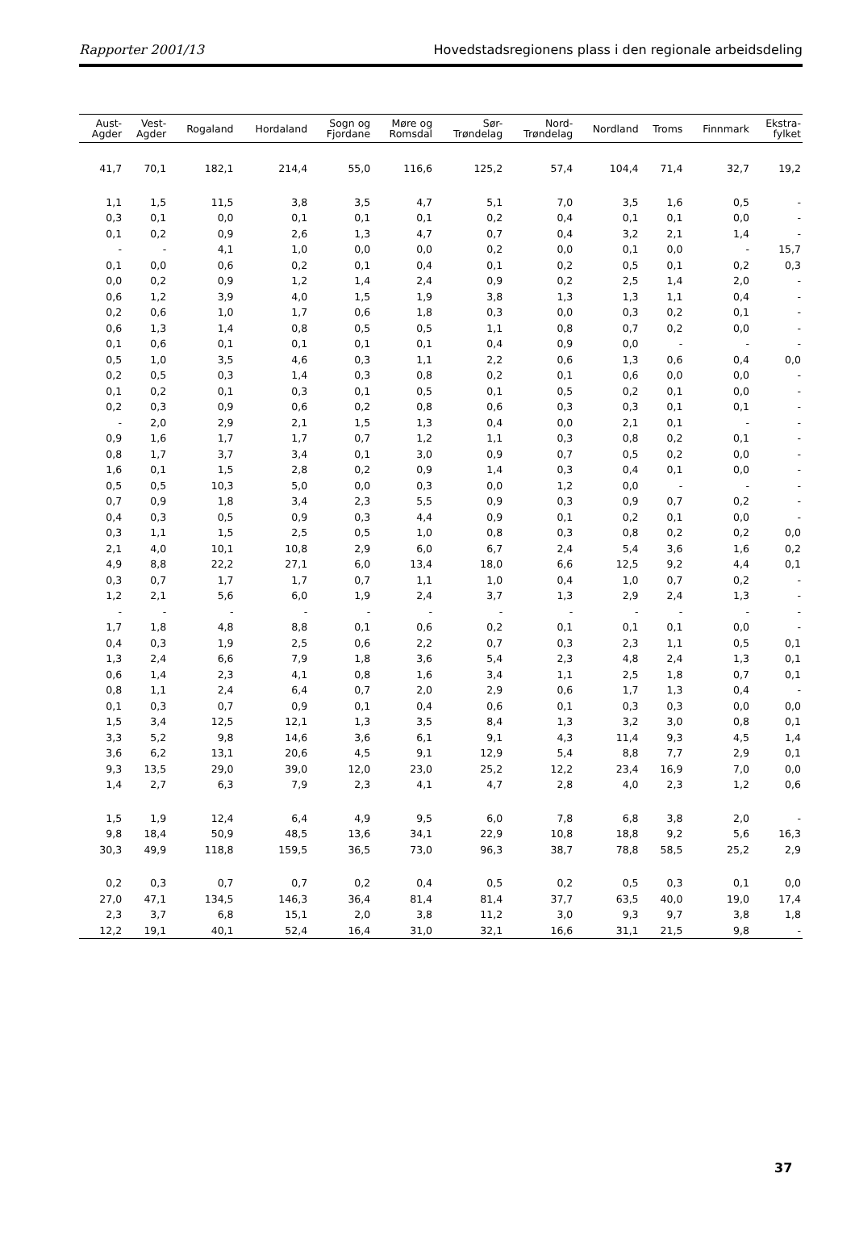Rapporter 2001/13 Hovedstadsregionens plass i den regionale arbeidsdeling
| Aust- Agder | Vest- Agder | Rogaland | Hordaland | Sogn og Fjordane | Møre og Romsdal | Sør- Trøndelag | Nord- Trøndelag | Nordland | Troms | Finnmark | Ekstra- fylket |
| --- | --- | --- | --- | --- | --- | --- | --- | --- | --- | --- | --- |
| 41,7 | 70,1 | 182,1 | 214,4 | 55,0 | 116,6 | 125,2 | 57,4 | 104,4 | 71,4 | 32,7 | 19,2 |
| 1,1 | 1,5 | 11,5 | 3,8 | 3,5 | 4,7 | 5,1 | 7,0 | 3,5 | 1,6 | 0,5 | - |
| 0,3 | 0,1 | 0,0 | 0,1 | 0,1 | 0,1 | 0,2 | 0,4 | 0,1 | 0,1 | 0,0 | - |
| 0,1 | 0,2 | 0,9 | 2,6 | 1,3 | 4,7 | 0,7 | 0,4 | 3,2 | 2,1 | 1,4 | - |
| - | - | 4,1 | 1,0 | 0,0 | 0,0 | 0,2 | 0,0 | 0,1 | 0,0 | - | 15,7 |
| 0,1 | 0,0 | 0,6 | 0,2 | 0,1 | 0,4 | 0,1 | 0,2 | 0,5 | 0,1 | 0,2 | 0,3 |
| 0,0 | 0,2 | 0,9 | 1,2 | 1,4 | 2,4 | 0,9 | 0,2 | 2,5 | 1,4 | 2,0 | - |
| 0,6 | 1,2 | 3,9 | 4,0 | 1,5 | 1,9 | 3,8 | 1,3 | 1,3 | 1,1 | 0,4 | - |
| 0,2 | 0,6 | 1,0 | 1,7 | 0,6 | 1,8 | 0,3 | 0,0 | 0,3 | 0,2 | 0,1 | - |
| 0,6 | 1,3 | 1,4 | 0,8 | 0,5 | 0,5 | 1,1 | 0,8 | 0,7 | 0,2 | 0,0 | - |
| 0,1 | 0,6 | 0,1 | 0,1 | 0,1 | 0,1 | 0,4 | 0,9 | 0,0 | - | - | - |
| 0,5 | 1,0 | 3,5 | 4,6 | 0,3 | 1,1 | 2,2 | 0,6 | 1,3 | 0,6 | 0,4 | 0,0 |
| 0,2 | 0,5 | 0,3 | 1,4 | 0,3 | 0,8 | 0,2 | 0,1 | 0,6 | 0,0 | 0,0 | - |
| 0,1 | 0,2 | 0,1 | 0,3 | 0,1 | 0,5 | 0,1 | 0,5 | 0,2 | 0,1 | 0,0 | - |
| 0,2 | 0,3 | 0,9 | 0,6 | 0,2 | 0,8 | 0,6 | 0,3 | 0,3 | 0,1 | 0,1 | - |
| - | 2,0 | 2,9 | 2,1 | 1,5 | 1,3 | 0,4 | 0,0 | 2,1 | 0,1 | - | - |
| 0,9 | 1,6 | 1,7 | 1,7 | 0,7 | 1,2 | 1,1 | 0,3 | 0,8 | 0,2 | 0,1 | - |
| 0,8 | 1,7 | 3,7 | 3,4 | 0,1 | 3,0 | 0,9 | 0,7 | 0,5 | 0,2 | 0,0 | - |
| 1,6 | 0,1 | 1,5 | 2,8 | 0,2 | 0,9 | 1,4 | 0,3 | 0,4 | 0,1 | 0,0 | - |
| 0,5 | 0,5 | 10,3 | 5,0 | 0,0 | 0,3 | 0,0 | 1,2 | 0,0 | - | - | - |
| 0,7 | 0,9 | 1,8 | 3,4 | 2,3 | 5,5 | 0,9 | 0,3 | 0,9 | 0,7 | 0,2 | - |
| 0,4 | 0,3 | 0,5 | 0,9 | 0,3 | 4,4 | 0,9 | 0,1 | 0,2 | 0,1 | 0,0 | - |
| 0,3 | 1,1 | 1,5 | 2,5 | 0,5 | 1,0 | 0,8 | 0,3 | 0,8 | 0,2 | 0,2 | 0,0 |
| 2,1 | 4,0 | 10,1 | 10,8 | 2,9 | 6,0 | 6,7 | 2,4 | 5,4 | 3,6 | 1,6 | 0,2 |
| 4,9 | 8,8 | 22,2 | 27,1 | 6,0 | 13,4 | 18,0 | 6,6 | 12,5 | 9,2 | 4,4 | 0,1 |
| 0,3 | 0,7 | 1,7 | 1,7 | 0,7 | 1,1 | 1,0 | 0,4 | 1,0 | 0,7 | 0,2 | - |
| 1,2 | 2,1 | 5,6 | 6,0 | 1,9 | 2,4 | 3,7 | 1,3 | 2,9 | 2,4 | 1,3 | - |
| - | - | - | - | - | - | - | - | - | - | - | - |
| 1,7 | 1,8 | 4,8 | 8,8 | 0,1 | 0,6 | 0,2 | 0,1 | 0,1 | 0,1 | 0,0 | - |
| 0,4 | 0,3 | 1,9 | 2,5 | 0,6 | 2,2 | 0,7 | 0,3 | 2,3 | 1,1 | 0,5 | 0,1 |
| 1,3 | 2,4 | 6,6 | 7,9 | 1,8 | 3,6 | 5,4 | 2,3 | 4,8 | 2,4 | 1,3 | 0,1 |
| 0,6 | 1,4 | 2,3 | 4,1 | 0,8 | 1,6 | 3,4 | 1,1 | 2,5 | 1,8 | 0,7 | 0,1 |
| 0,8 | 1,1 | 2,4 | 6,4 | 0,7 | 2,0 | 2,9 | 0,6 | 1,7 | 1,3 | 0,4 | - |
| 0,1 | 0,3 | 0,7 | 0,9 | 0,1 | 0,4 | 0,6 | 0,1 | 0,3 | 0,3 | 0,0 | 0,0 |
| 1,5 | 3,4 | 12,5 | 12,1 | 1,3 | 3,5 | 8,4 | 1,3 | 3,2 | 3,0 | 0,8 | 0,1 |
| 3,3 | 5,2 | 9,8 | 14,6 | 3,6 | 6,1 | 9,1 | 4,3 | 11,4 | 9,3 | 4,5 | 1,4 |
| 3,6 | 6,2 | 13,1 | 20,6 | 4,5 | 9,1 | 12,9 | 5,4 | 8,8 | 7,7 | 2,9 | 0,1 |
| 9,3 | 13,5 | 29,0 | 39,0 | 12,0 | 23,0 | 25,2 | 12,2 | 23,4 | 16,9 | 7,0 | 0,0 |
| 1,4 | 2,7 | 6,3 | 7,9 | 2,3 | 4,1 | 4,7 | 2,8 | 4,0 | 2,3 | 1,2 | 0,6 |
| 1,5 | 1,9 | 12,4 | 6,4 | 4,9 | 9,5 | 6,0 | 7,8 | 6,8 | 3,8 | 2,0 | - |
| 9,8 | 18,4 | 50,9 | 48,5 | 13,6 | 34,1 | 22,9 | 10,8 | 18,8 | 9,2 | 5,6 | 16,3 |
| 30,3 | 49,9 | 118,8 | 159,5 | 36,5 | 73,0 | 96,3 | 38,7 | 78,8 | 58,5 | 25,2 | 2,9 |
| 0,2 | 0,3 | 0,7 | 0,7 | 0,2 | 0,4 | 0,5 | 0,2 | 0,5 | 0,3 | 0,1 | 0,0 |
| 27,0 | 47,1 | 134,5 | 146,3 | 36,4 | 81,4 | 81,4 | 37,7 | 63,5 | 40,0 | 19,0 | 17,4 |
| 2,3 | 3,7 | 6,8 | 15,1 | 2,0 | 3,8 | 11,2 | 3,0 | 9,3 | 9,7 | 3,8 | 1,8 |
| 12,2 | 19,1 | 40,1 | 52,4 | 16,4 | 31,0 | 32,1 | 16,6 | 31,1 | 21,5 | 9,8 | - |
37